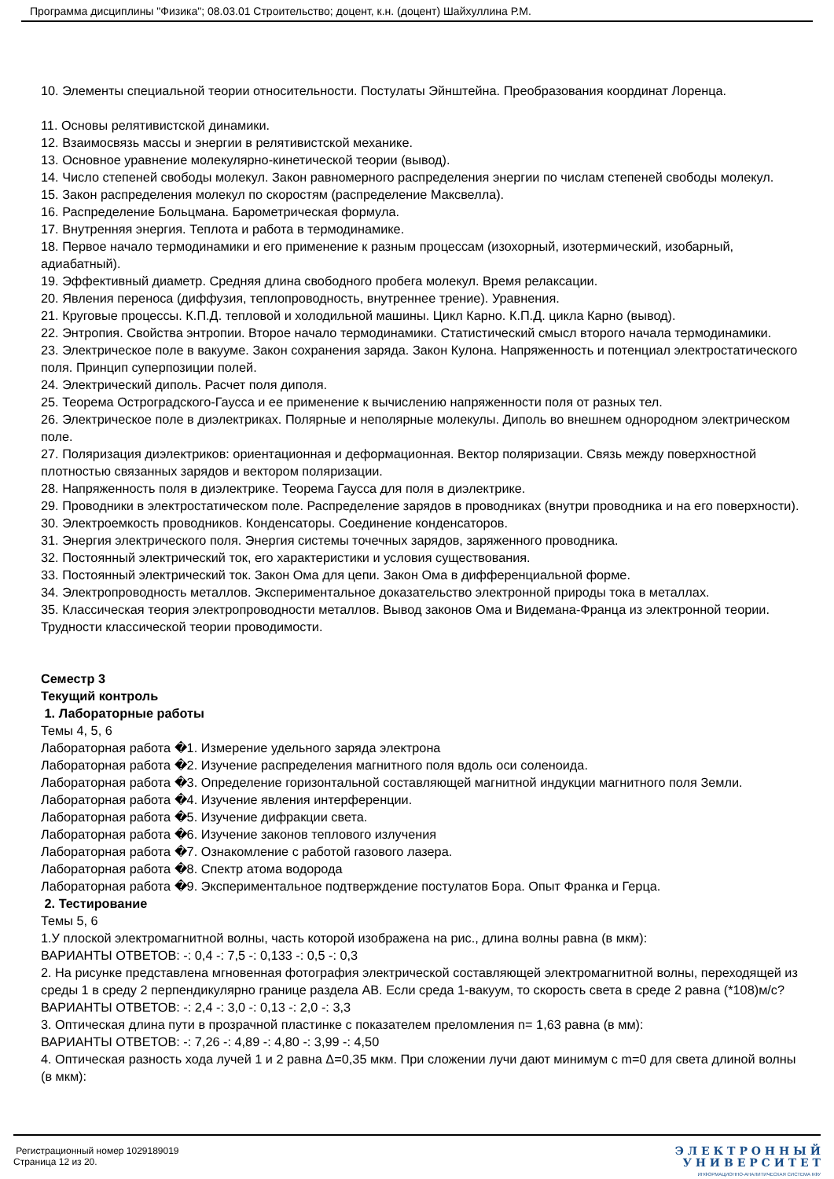Программа дисциплины "Физика"; 08.03.01 Строительство; доцент, к.н. (доцент) Шайхуллина Р.М.
10. Элементы специальной теории относительности. Постулаты Эйнштейна. Преобразования координат Лоренца.
11. Основы релятивистской динамики.
12. Взаимосвязь массы и энергии в релятивистской механике.
13. Основное уравнение молекулярно-кинетической теории (вывод).
14. Число степеней свободы молекул. Закон равномерного распределения энергии по числам степеней свободы молекул.
15. Закон распределения молекул по скоростям (распределение Максвелла).
16. Распределение Больцмана. Барометрическая формула.
17. Внутренняя энергия. Теплота и работа в термодинамике.
18. Первое начало термодинамики и его применение к разным процессам (изохорный, изотермический, изобарный, адиабатный).
19. Эффективный диаметр. Средняя длина свободного пробега молекул. Время релаксации.
20. Явления переноса (диффузия, теплопроводность, внутреннее трение). Уравнения.
21. Круговые процессы. К.П.Д. тепловой и холодильной машины. Цикл Карно. К.П.Д. цикла Карно (вывод).
22. Энтропия. Свойства энтропии. Второе начало термодинамики. Статистический смысл второго начала термодинамики.
23. Электрическое поле в вакууме. Закон сохранения заряда. Закон Кулона. Напряженность и потенциал электростатического поля. Принцип суперпозиции полей.
24. Электрический диполь. Расчет поля диполя.
25. Теорема Остроградского-Гаусса и ее применение к вычислению напряженности поля от разных тел.
26. Электрическое поле в диэлектриках. Полярные и неполярные молекулы. Диполь во внешнем однородном электрическом поле.
27. Поляризация диэлектриков: ориентационная и деформационная. Вектор поляризации. Связь между поверхностной плотностью связанных зарядов и вектором поляризации.
28. Напряженность поля в диэлектрике. Теорема Гаусса для поля в диэлектрике.
29. Проводники в электростатическом поле. Распределение зарядов в проводниках (внутри проводника и на его поверхности).
30. Электроемкость проводников. Конденсаторы. Соединение конденсаторов.
31. Энергия электрического поля. Энергия системы точечных зарядов, заряженного проводника.
32. Постоянный электрический ток, его характеристики и условия существования.
33. Постоянный электрический ток. Закон Ома для цепи. Закон Ома в дифференциальной форме.
34. Электропроводность металлов. Экспериментальное доказательство электронной природы тока в металлах.
35. Классическая теория электропроводности металлов. Вывод законов Ома и Видемана-Франца из электронной теории. Трудности классической теории проводимости.
Семестр 3
Текущий контроль
1. Лабораторные работы
Темы 4, 5, 6
Лабораторная работа �1. Измерение удельного заряда электрона
Лабораторная работа �2. Изучение распределения магнитного поля вдоль оси соленоида.
Лабораторная работа �3. Определение горизонтальной составляющей магнитной индукции магнитного поля Земли.
Лабораторная работа �4. Изучение явления интерференции.
Лабораторная работа �5. Изучение дифракции света.
Лабораторная работа �6. Изучение законов теплового излучения
Лабораторная работа �7. Ознакомление с работой газового лазера.
Лабораторная работа �8. Спектр атома водорода
Лабораторная работа �9. Экспериментальное подтверждение постулатов Бора. Опыт Франка и Герца.
2. Тестирование
Темы 5, 6
1.У плоской электромагнитной волны, часть которой изображена на рис., длина волны равна (в мкм):
ВАРИАНТЫ ОТВЕТОВ: -: 0,4 -: 7,5 -: 0,133 -: 0,5 -: 0,3
2. На рисунке представлена мгновенная фотография электрической составляющей электромагнитной волны, переходящей из среды 1 в среду 2 перпендикулярно границе раздела АВ. Если среда 1-вакуум, то скорость света в среде 2 равна (*108)м/с?
ВАРИАНТЫ ОТВЕТОВ: -: 2,4 -: 3,0 -: 0,13 -: 2,0 -: 3,3
3. Оптическая длина пути в прозрачной пластинке с показателем преломления n= 1,63 равна (в мм):
ВАРИАНТЫ ОТВЕТОВ: -: 7,26 -: 4,89 -: 4,80 -: 3,99 -: 4,50
4. Оптическая разность хода лучей 1 и 2 равна Δ=0,35 мкм. При сложении лучи дают минимум с m=0 для света длиной волны (в мкм):
Регистрационный номер 1029189019
Страница 12 из 20.
Э Л Е К Т Р О Н Н Ы Й
У Н И В Е Р С И Т Е Т
ИНФОРМАЦИОННО-АНАЛИТИЧЕСКАЯ СИСТЕМА КФУ